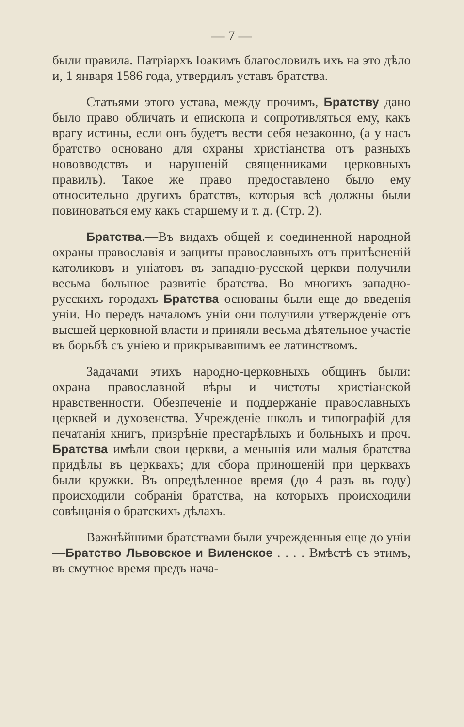— 7 —
были правила. Патріархъ Іоакимъ благословилъ ихъ на это дѣло и, 1 января 1586 года, утвердилъ уставъ братства.
Статьями этого устава, между прочимъ, Братству дано было право обличать и епископа и сопротивляться ему, какъ врагу истины, если онъ будетъ вести себя незаконно, (а у насъ братство основано для охраны христіанства отъ разныхъ нововводствъ и нарушеній священниками церковныхъ правилъ). Такое же право предоставлено было ему относительно другихъ братствъ, которыя всѣ должны были повиноваться ему какъ старшему и т. д. (Стр. 2).
Братства.—Въ видахъ общей и соединенной народной охраны православія и защиты православныхъ отъ притѣсненій католиковъ и уніатовъ въ западно-русской церкви получили весьма большое развитіе братства. Во многихъ западно-русскихъ городахъ Братства основаны были еще до введенія уніи. Но передъ началомъ уніи они получили утвержденіе отъ высшей церковной власти и приняли весьма дѣятельное участіе въ борьбѣ съ уніею и прикрывавшимъ ее латинствомъ.
Задачами этихъ народно-церковныхъ общинъ были: охрана православной вѣры и чистоты христіанской нравственности. Обезпеченіе и поддержаніе православныхъ церквей и духовенства. Учрежденіе школъ и типографій для печатанія книгъ, призрѣніе престарѣлыхъ и больныхъ и проч. Братства имѣли свои церкви, а меньшія или малыя братства придѣлы въ церквахъ; для сбора приношеній при церквахъ были кружки. Въ опредѣленное время (до 4 разъ въ году) происходили собранія братства, на которыхъ происходили совѣщанія о братскихъ дѣлахъ.
Важнѣйшими братствами были учрежденныя еще до уніи—Братство Львовское и Виленское . . . . Вмѣстѣ съ этимъ, въ смутное время предъ нача-